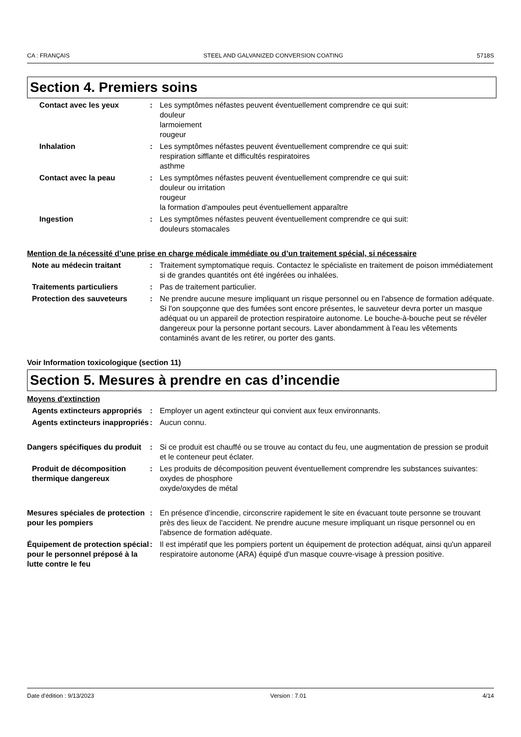CA : FRANÇAIS STEEL AND GALVANIZED CONVERSION COATING 5718S
Section 4. Premiers soins
Contact avec les yeux : Les symptômes néfastes peuvent éventuellement comprendre ce qui suit:
douleur
larmoiement
rougeur
Inhalation : Les symptômes néfastes peuvent éventuellement comprendre ce qui suit:
respiration sifflante et difficultés respiratoires
asthme
Contact avec la peau : Les symptômes néfastes peuvent éventuellement comprendre ce qui suit:
douleur ou irritation
rougeur
la formation d'ampoules peut éventuellement apparaître
Ingestion : Les symptômes néfastes peuvent éventuellement comprendre ce qui suit:
douleurs stomacales
Mention de la nécessité d’une prise en charge médicale immédiate ou d’un traitement spécial, si nécessaire
Note au médecin traitant : Traitement symptomatique requis. Contactez le spécialiste en traitement de poison immédiatement si de grandes quantités ont été ingérées ou inhalées.
Traitements particuliers : Pas de traitement particulier.
Protection des sauveteurs : Ne prendre aucune mesure impliquant un risque personnel ou en l'absence de formation adéquate. Si l'on soupçonne que des fumées sont encore présentes, le sauveteur devra porter un masque adéquat ou un appareil de protection respiratoire autonome. Le bouche-à-bouche peut se révéler dangereux pour la personne portant secours. Laver abondamment à l'eau les vêtements contaminés avant de les retirer, ou porter des gants.
Voir Information toxicologique (section 11)
Section 5. Mesures à prendre en cas d’incendie
Moyens d'extinction
Agents extincteurs appropriés
: Employer un agent extincteur qui convient aux feux environnants.
Agents extincteurs inappropriés
: Aucun connu.
Dangers spécifiques du produit
: Si ce produit est chauffé ou se trouve au contact du feu, une augmentation de pression se produit et le conteneur peut éclater.
Produit de décomposition thermique dangereux
: Les produits de décomposition peuvent éventuellement comprendre les substances suivantes:
oxydes de phosphore
oxyde/oxydes de métal
Mesures spéciales de protection pour les pompiers
: En présence d'incendie, circonscrire rapidement le site en évacuant toute personne se trouvant près des lieux de l'accident. Ne prendre aucune mesure impliquant un risque personnel ou en l'absence de formation adéquate.
Équipement de protection spécial pour le personnel préposé à la lutte contre le feu
: Il est impératif que les pompiers portent un équipement de protection adéquat, ainsi qu'un appareil respiratoire autonome (ARA) équipé d'un masque couvre-visage à pression positive.
Date d'édition : 9/13/2023 Version : 7.01 4/14